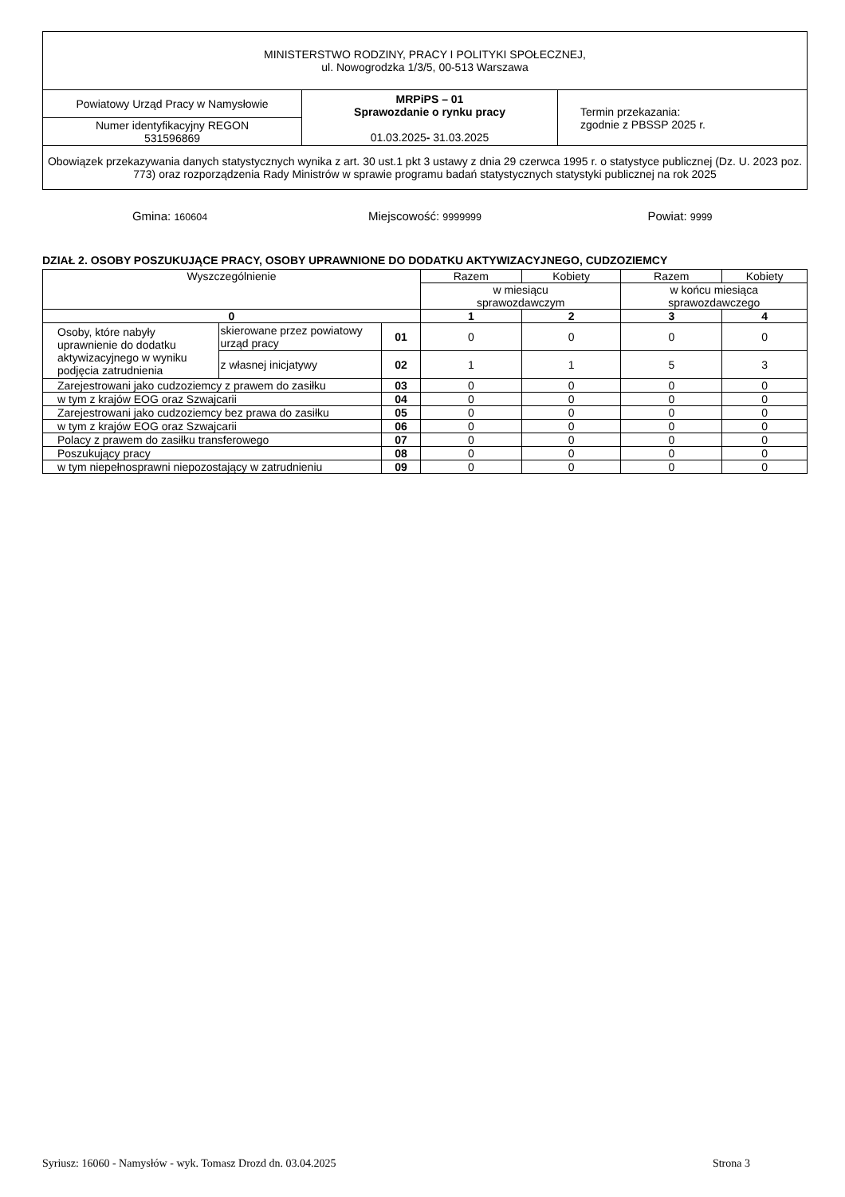| MINISTERSTWO RODZINY, PRACY I POLITYKI SPOŁECZNEJ, ul. Nowogrodzka 1/3/5, 00-513 Warszawa | | |
| Powiatowy Urząd Pracy w Namysłowie | MRPiPS – 01 Sprawozdanie o rynku pracy 01.03.2025 - 31.03.2025 | Termin przekazania: zgodnie z PBSSP 2025 r. |
| Numer identyfikacyjny REGON 531596869 | | |
| Obowiązek przekazywania danych statystycznych wynika z art. 30 ust.1 pkt 3 ustawy z dnia 29 czerwca 1995 r. o statystyce publicznej (Dz. U. 2023 poz. 773) oraz rozporządzenia Rady Ministrów w sprawie programu badań statystycznych statystyki publicznej na rok 2025 | | |
Gmina: 160604
Miejscowość: 9999999
Powiat: 9999
DZIAŁ 2. OSOBY POSZUKUJĄCE PRACY, OSOBY UPRAWNIONE DO DODATKU AKTYWIZACYJNEGO, CUDZOZIEMCY
| Wyszczególnienie | | | Razem | Kobiety | Razem | Kobiety |
| | | | w miesiącu sprawozdawczym | | w końcu miesiąca sprawozdawczego | |
| 0 | | | 1 | 2 | 3 | 4 |
| Osoby, które nabyły uprawnienie do dodatku aktywizacyjnego w wyniku podjęcia zatrudnienia | skierowane przez powiatowy urząd pracy | 01 | 0 | 0 | 0 | 0 |
| | z własnej inicjatywy | 02 | 1 | 1 | 5 | 3 |
| Zarejestrowani jako cudzoziemcy z prawem do zasiłku | | 03 | 0 | 0 | 0 | 0 |
| w tym z krajów EOG oraz Szwajcarii | | 04 | 0 | 0 | 0 | 0 |
| Zarejestrowani jako cudzoziemcy bez prawa do zasiłku | | 05 | 0 | 0 | 0 | 0 |
| w tym z krajów EOG oraz Szwajcarii | | 06 | 0 | 0 | 0 | 0 |
| Polacy z prawem do zasiłku transferowego | | 07 | 0 | 0 | 0 | 0 |
| Poszukujący pracy | | 08 | 0 | 0 | 0 | 0 |
| w tym niepełnosprawni niepozostający w zatrudnieniu | | 09 | 0 | 0 | 0 | 0 |
Syriusz: 16060 - Namysłów - wyk. Tomasz Drozd dn. 03.04.2025 Strona 3